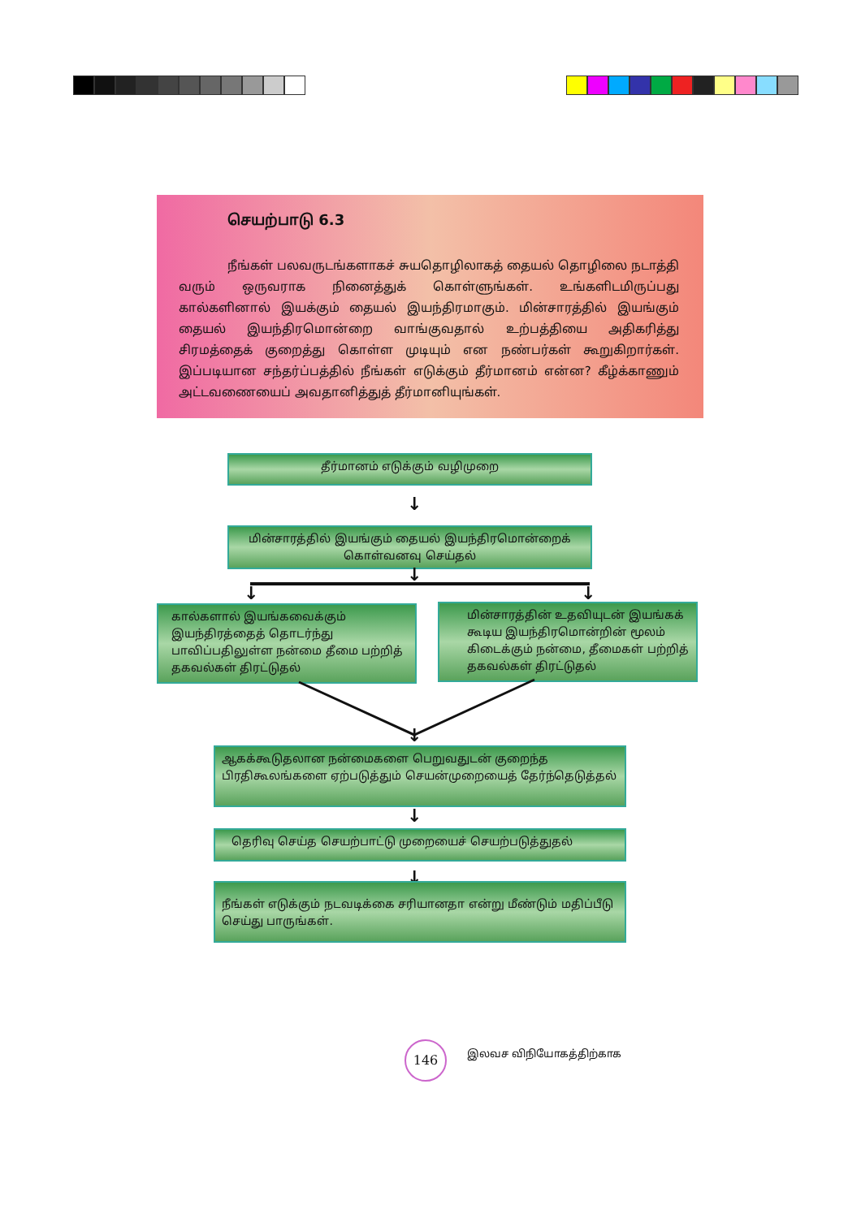செயற்பாடு 6.3
நீங்கள் பலவருடங்களாகச் சுயதொழிலாகத் தையல் தொழிலை நடாத்தி வரும் ஒருவராக நினைத்துக் கொள்ளுங்கள். உங்களிடமிருப்பது கால்களினால் இயக்கும் தையல் இயந்திரமாகும். மின்சாரத்தில் இயங்கும் தையல் இயந்திரமொன்றை வாங்குவதால் உற்பத்தியை அதிகரித்து சிரமத்தைக் குறைத்து கொள்ள முடியும் என நண்பர்கள் கூறுகிறார்கள். இப்படியான சந்தர்ப்பத்தில் நீங்கள் எடுக்கும் தீர்மானம் என்ன? கீழ்க்காணும் அட்டவணையைப் அவதானித்துத் தீர்மானியுங்கள்.
தீர்மானம் எடுக்கும் வழிமுறை
↓
மின்சாரத்தில் இயங்கும் தையல் இயந்திரமொன்றைக் கொள்வனவு செய்தல்
↓
↓ ↓
கால்களால் இயங்கவைக்கும் இயந்திரத்தைத் தொடர்ந்து பாவிப்பதிலுள்ள நன்மை தீமை பற்றித் தகவல்கள் திரட்டுதல்
மின்சாரத்தின் உதவியுடன் இயங்கக் கூடிய இயந்திரமொன்றின் மூலம் கிடைக்கும் நன்மை, தீமைகள் பற்றித் தகவல்கள் திரட்டுதல்
↓
ஆகக்கூடுதலான நன்மைகளை பெறுவதுடன் குறைந்த பிரதிகூலங்களை ஏற்படுத்தும் செயன்முறையைத் தேர்ந்தெடுத்தல்
↓
தெரிவு செய்த செயற்பாட்டு முறையைச் செயற்படுத்துதல்
↓
நீங்கள் எடுக்கும் நடவடிக்கை சரியானதா என்று மீண்டும் மதிப்பீடு செய்து பாருங்கள்.
146 இலவச விநியோகத்திற்காக